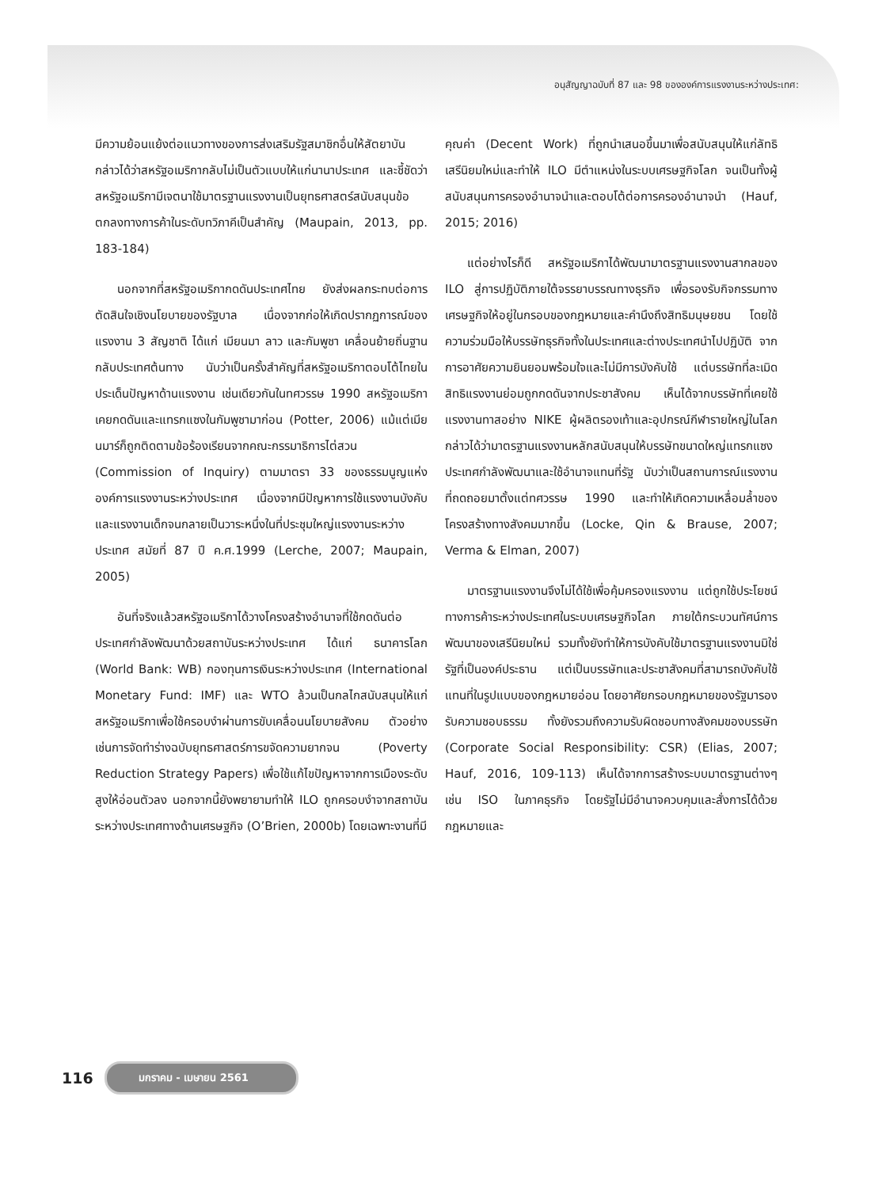อนุสัญญาฉบับที่ 87 และ 98 ขององค์การแรงงานระหว่างประเทศ:
มีความย้อนแย้งต่อแนวทางของการส่งเสริมรัฐสมาชิกอื่นให้สัตยาบัน กล่าวได้ว่าสหรัฐอเมริกากลับไม่เป็นตัวแบบให้แก่นานาประเทศ และชี้ชัดว่าสหรัฐอเมริกามีเจตนาใช้มาตรฐานแรงงานเป็นยุทธศาสตร์สนับสนุนข้อตกลงทางการค้าในระดับทวิภาคีเป็นสำคัญ (Maupain, 2013, pp. 183-184)
นอกจากที่สหรัฐอเมริกากดดันประเทศไทย ยังส่งผลกระทบต่อการตัดสินใจเชิงนโยบายของรัฐบาล เนื่องจากก่อให้เกิดปรากฏการณ์ของแรงงาน 3 สัญชาติ ได้แก่ เมียนมา ลาว และกัมพูชา เคลื่อนย้ายถิ่นฐานกลับประเทศต้นทาง นับว่าเป็นครั้งสำคัญที่สหรัฐอเมริกาตอบโต้ไทยในประเด็นปัญหาด้านแรงงาน เช่นเดียวกันในทศวรรษ 1990 สหรัฐอเมริกาเคยกดดันและแทรกแซงในกัมพูชามาก่อน (Potter, 2006) แม้แต่เมียนมาร์ก็ถูกติดตามข้อร้องเรียนจากคณะกรรมาธิการไต่สวน (Commission of Inquiry) ตามมาตรา 33 ของธรรมนูญแห่งองค์การแรงงานระหว่างประเทศ เนื่องจากมีปัญหาการใช้แรงงานบังคับและแรงงานเด็กจนกลายเป็นวาระหนึ่งในที่ประชุมใหญ่แรงงานระหว่างประเทศ สมัยที่ 87 ปี ค.ศ.1999 (Lerche, 2007; Maupain, 2005)
อันที่จริงแล้วสหรัฐอเมริกาได้วางโครงสร้างอำนาจที่ใช้กดดันต่อประเทศกำลังพัฒนาด้วยสถาบันระหว่างประเทศ ได้แก่ ธนาคารโลก (World Bank: WB) กองทุนการเงินระหว่างประเทศ (International Monetary Fund: IMF) และ WTO ล้วนเป็นกลไกสนับสนุนให้แก่สหรัฐอเมริกาเพื่อใช้ครอบงำผ่านการขับเคลื่อนนโยบายสังคม ตัวอย่างเช่นการจัดทำร่างฉบับยุทธศาสตร์การขจัดความยากจน (Poverty Reduction Strategy Papers) เพื่อใช้แก้ไขปัญหาจากการเมืองระดับสูงให้อ่อนตัวลง นอกจากนี้ยังพยายามทำให้ ILO ถูกครอบงำจากสถาบันระหว่างประเทศทางด้านเศรษฐกิจ (O’Brien, 2000b) โดยเฉพาะงานที่มี
คุณค่า (Decent Work) ที่ถูกนำเสนอขึ้นมาเพื่อสนับสนุนให้แก่ลัทธิเสรีนิยมใหม่และทำให้ ILO มีตำแหน่งในระบบเศรษฐกิจโลก จนเป็นทั้งผู้สนับสนุนการครองอำนาจนำและตอบโต้ต่อการครองอำนาจนำ (Hauf, 2015; 2016)
แต่อย่างไรก็ดี สหรัฐอเมริกาได้พัฒนามาตรฐานแรงงานสากลของ ILO สู่การปฏิบัติภายใต้จรรยาบรรณทางธุรกิจ เพื่อรองรับกิจกรรมทางเศรษฐกิจให้อยู่ในกรอบของกฎหมายและคำนึงถึงสิทธิมนุษยชน โดยใช้ความร่วมมือให้บรรษัทธุรกิจทั้งในประเทศและต่างประเทศนำไปปฏิบัติ จากการอาศัยความยินยอมพร้อมใจและไม่มีการบังคับใช้ แต่บรรษัทที่ละเมิดสิทธิแรงงานย่อมถูกกดดันจากประชาสังคม เห็นได้จากบรรษัทที่เคยใช้แรงงานทาสอย่าง NIKE ผู้ผลิตรองเท้าและอุปกรณ์กีฬารายใหญ่ในโลก กล่าวได้ว่ามาตรฐานแรงงานหลักสนับสนุนให้บรรษัทขนาดใหญ่แทรกแซงประเทศกำลังพัฒนาและใช้อำนาจแทนที่รัฐ นับว่าเป็นสถานการณ์แรงงานที่ถดถอยมาตั้งแต่ทศวรรษ 1990 และทำให้เกิดความเหลื่อมล้ำของโครงสร้างทางสังคมมากขึ้น (Locke, Qin & Brause, 2007; Verma & Elman, 2007)
มาตรฐานแรงงานจึงไม่ได้ใช้เพื่อคุ้มครองแรงงาน แต่ถูกใช้ประโยชน์ทางการค้าระหว่างประเทศในระบบเศรษฐกิจโลก ภายใต้กระบวนทัศน์การพัฒนาของเสรีนิยมใหม่ รวมทั้งยังทำให้การบังคับใช้มาตรฐานแรงงานมิใช่รัฐที่เป็นองค์ประธาน แต่เป็นบรรษัทและประชาสังคมที่สามารถบังคับใช้แทนที่ในรูปแบบของกฎหมายอ่อน โดยอาศัยกรอบกฎหมายของรัฐมารองรับความชอบธรรม ทั้งยังรวมถึงความรับผิดชอบทางสังคมของบรรษัท (Corporate Social Responsibility: CSR) (Elias, 2007; Hauf, 2016, 109-113) เห็นได้จากการสร้างระบบมาตรฐานต่างๆ เช่น ISO ในภาคธุรกิจ โดยรัฐไม่มีอำนาจควบคุมและสั่งการได้ด้วยกฎหมายและ
116 มกราคม - เมษายน 2561